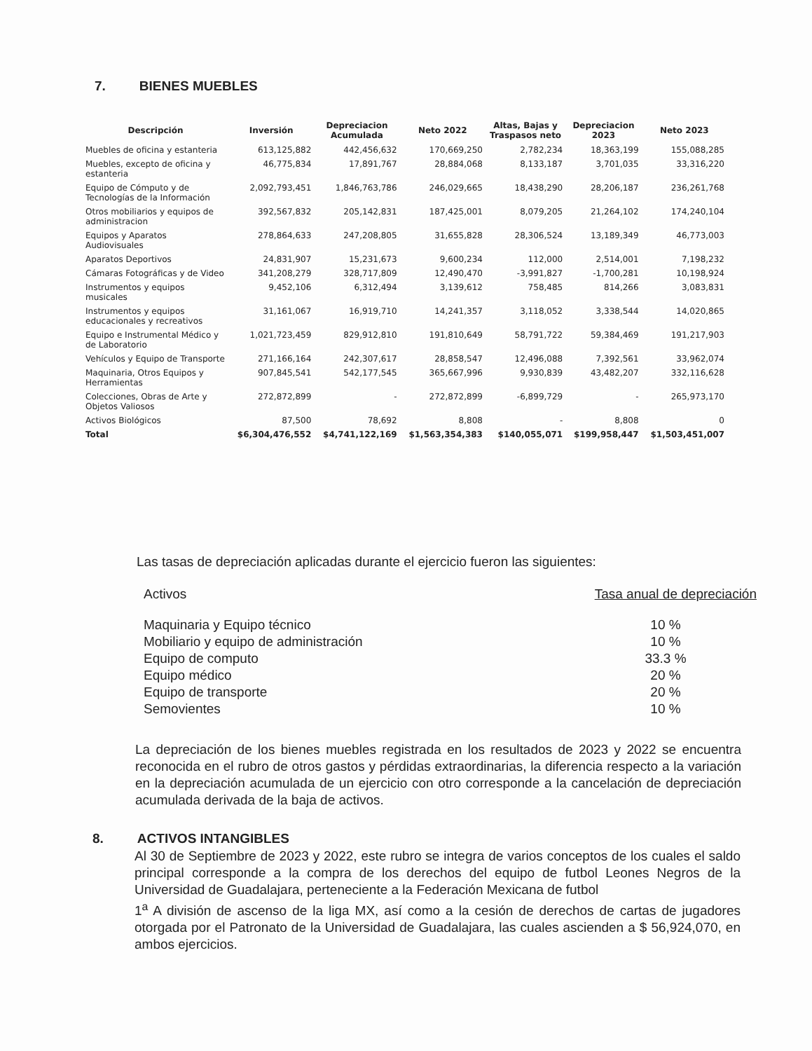7. BIENES MUEBLES
| Descripción | Inversión | Depreciacion Acumulada | Neto 2022 | Altas, Bajas y Traspasos neto | Depreciacion 2023 | Neto 2023 |
| --- | --- | --- | --- | --- | --- | --- |
| Muebles de oficina y estanteria | 613,125,882 | 442,456,632 | 170,669,250 | 2,782,234 | 18,363,199 | 155,088,285 |
| Muebles, excepto de oficina y estanteria | 46,775,834 | 17,891,767 | 28,884,068 | 8,133,187 | 3,701,035 | 33,316,220 |
| Equipo de Cómputo y de Tecnologías de la Información | 2,092,793,451 | 1,846,763,786 | 246,029,665 | 18,438,290 | 28,206,187 | 236,261,768 |
| Otros mobiliarios y equipos de administracion | 392,567,832 | 205,142,831 | 187,425,001 | 8,079,205 | 21,264,102 | 174,240,104 |
| Equipos y Aparatos Audiovisuales | 278,864,633 | 247,208,805 | 31,655,828 | 28,306,524 | 13,189,349 | 46,773,003 |
| Aparatos Deportivos | 24,831,907 | 15,231,673 | 9,600,234 | 112,000 | 2,514,001 | 7,198,232 |
| Cámaras Fotográficas y de Video | 341,208,279 | 328,717,809 | 12,490,470 | -3,991,827 | -1,700,281 | 10,198,924 |
| Instrumentos y equipos musicales | 9,452,106 | 6,312,494 | 3,139,612 | 758,485 | 814,266 | 3,083,831 |
| Instrumentos y equipos educacionales y recreativos | 31,161,067 | 16,919,710 | 14,241,357 | 3,118,052 | 3,338,544 | 14,020,865 |
| Equipo e Instrumental Médico y de Laboratorio | 1,021,723,459 | 829,912,810 | 191,810,649 | 58,791,722 | 59,384,469 | 191,217,903 |
| Vehículos y Equipo de Transporte | 271,166,164 | 242,307,617 | 28,858,547 | 12,496,088 | 7,392,561 | 33,962,074 |
| Maquinaria, Otros Equipos y Herramientas | 907,845,541 | 542,177,545 | 365,667,996 | 9,930,839 | 43,482,207 | 332,116,628 |
| Colecciones, Obras de Arte y Objetos Valiosos | 272,872,899 | - | 272,872,899 | -6,899,729 | - | 265,973,170 |
| Activos Biológicos | 87,500 | 78,692 | 8,808 | - | 8,808 | 0 |
| Total | $6,304,476,552 | $4,741,122,169 | $1,563,354,383 | $140,055,071 | $199,958,447 | $1,503,451,007 |
Las tasas de depreciación aplicadas durante el ejercicio fueron las siguientes:
Activos Tasa anual de depreciación
Maquinaria y Equipo técnico 10 %
Mobiliario y equipo de administración 10 %
Equipo de computo 33.3 %
Equipo médico 20 %
Equipo de transporte 20 %
Semovientes 10 %
La depreciación de los bienes muebles registrada en los resultados de 2023 y 2022 se encuentra reconocida en el rubro de otros gastos y pérdidas extraordinarias, la diferencia respecto a la variación en la depreciación acumulada de un ejercicio con otro corresponde a la cancelación de depreciación acumulada derivada de la baja de activos.
8. ACTIVOS INTANGIBLES
Al 30 de Septiembre de 2023 y 2022, este rubro se integra de varios conceptos de los cuales el saldo principal corresponde a la compra de los derechos del equipo de futbol Leones Negros de la Universidad de Guadalajara, perteneciente a la Federación Mexicana de futbol
1<sup>a</sup> A división de ascenso de la liga MX, así como a la cesión de derechos de cartas de jugadores otorgada por el Patronato de la Universidad de Guadalajara, las cuales ascienden a $ 56,924,070, en ambos ejercicios.